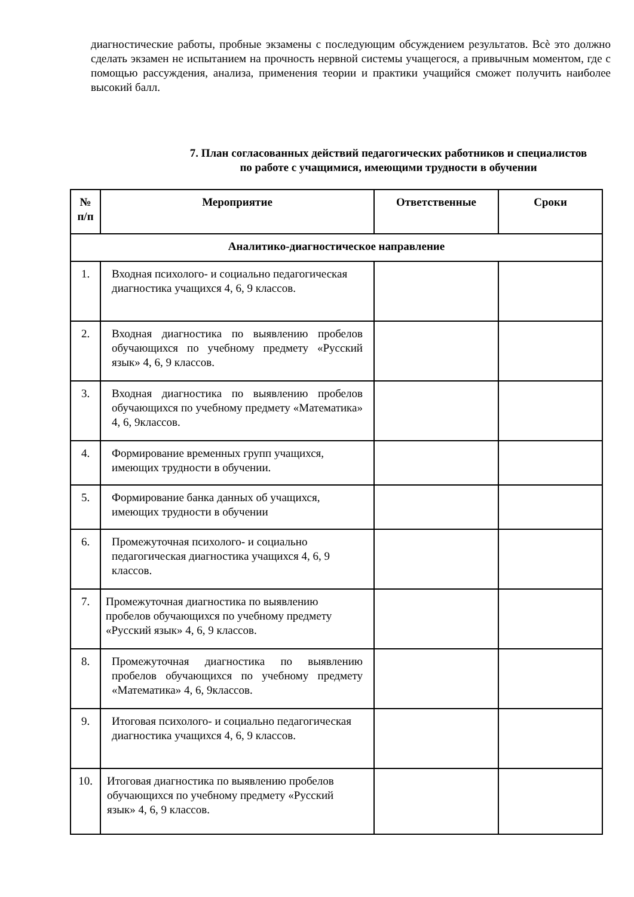диагностические работы, пробные экзамены с последующим обсуждением результатов. Всѐ это должно сделать экзамен не испытанием на прочность нервной системы учащегося, а привычным моментом, где с помощью рассуждения, анализа, применения теории и практики учащийся сможет получить наиболее высокий балл.
7. План согласованных действий педагогических работников и специалистов по работе с учащимися, имеющими трудности в обучении
| № п/п | Мероприятие | Ответственные | Сроки |
| --- | --- | --- | --- |
| Аналитико-диагностическое направление | | | |
| 1. | Входная психолого- и социально педагогическая диагностика учащихся 4, 6, 9 классов. | | |
| 2. | Входная диагностика по выявлению пробелов обучающихся по учебному предмету «Русский язык» 4, 6, 9 классов. | | |
| 3. | Входная диагностика по выявлению пробелов обучающихся по учебному предмету «Математика» 4, 6, 9классов. | | |
| 4. | Формирование временных групп учащихся, имеющих трудности в обучении. | | |
| 5. | Формирование банка данных об учащихся, имеющих трудности в обучении | | |
| 6. | Промежуточная психолого- и социально педагогическая диагностика учащихся 4, 6, 9 классов. | | |
| 7. | Промежуточная диагностика по выявлению пробелов обучающихся по учебному предмету «Русский язык» 4, 6, 9 классов. | | |
| 8. | Промежуточная диагностика по выявлению пробелов обучающихся по учебному предмету «Математика» 4, 6, 9классов. | | |
| 9. | Итоговая психолого- и социально педагогическая диагностика учащихся 4, 6, 9 классов. | | |
| 10. | Итоговая диагностика по выявлению пробелов обучающихся по учебному предмету «Русский язык» 4, 6, 9 классов. | | |